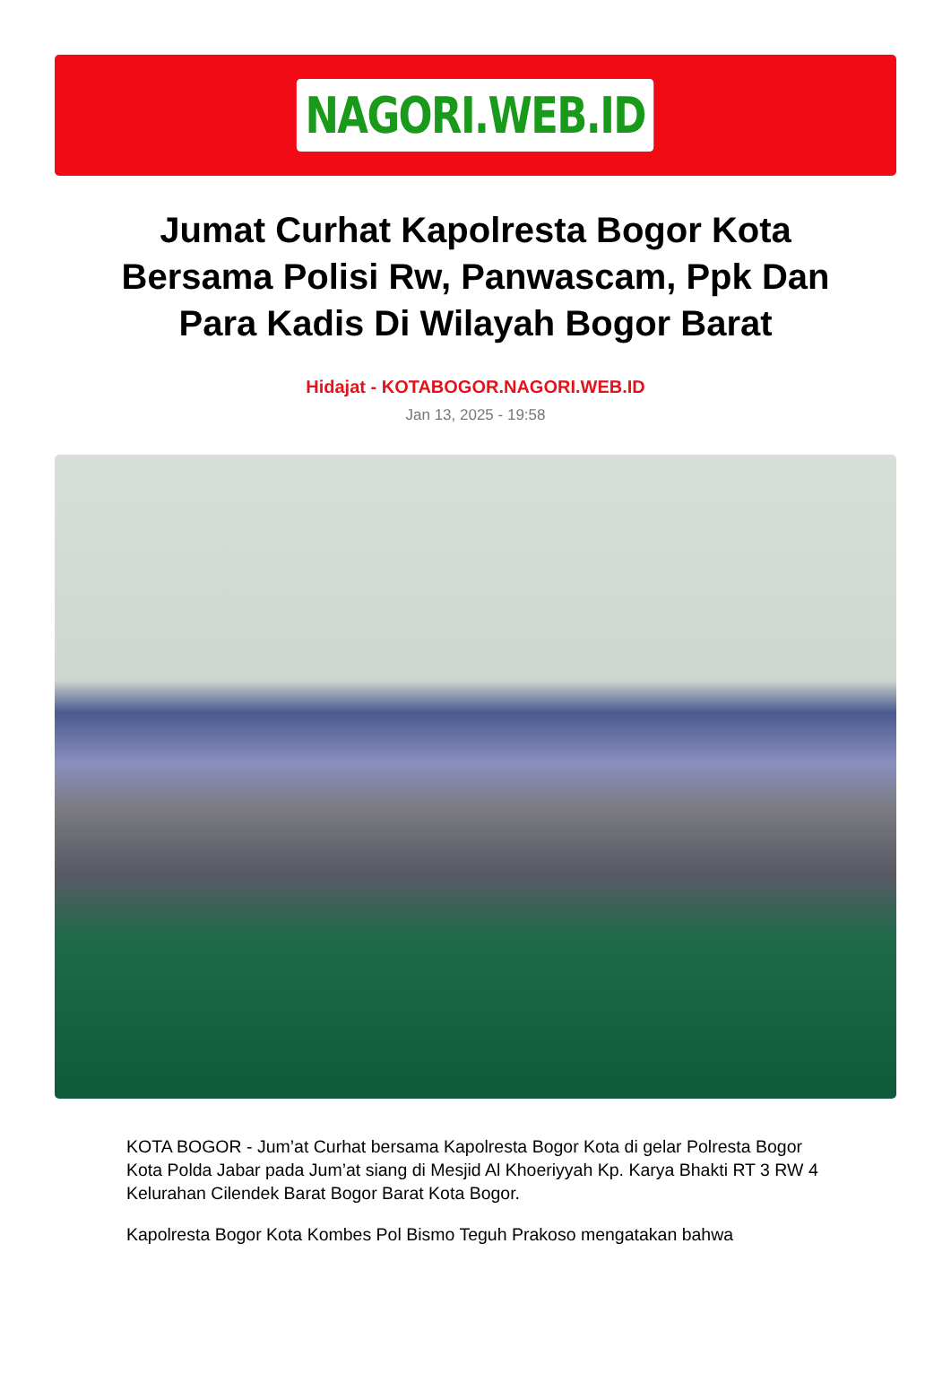NAGORI.WEB.ID
Jumat Curhat Kapolresta Bogor Kota Bersama Polisi Rw, Panwascam, Ppk Dan Para Kadis Di Wilayah Bogor Barat
Hidajat - KOTABOGOR.NAGORI.WEB.ID
Jan 13, 2025 - 19:58
KOTA BOGOR - Jum’at Curhat bersama Kapolresta Bogor Kota di gelar Polresta Bogor Kota Polda Jabar pada Jum’at siang di Mesjid Al Khoeriyyah Kp. Karya Bhakti RT 3 RW 4 Kelurahan Cilendek Barat Bogor Barat Kota Bogor.
Kapolresta Bogor Kota Kombes Pol Bismo Teguh Prakoso mengatakan bahwa